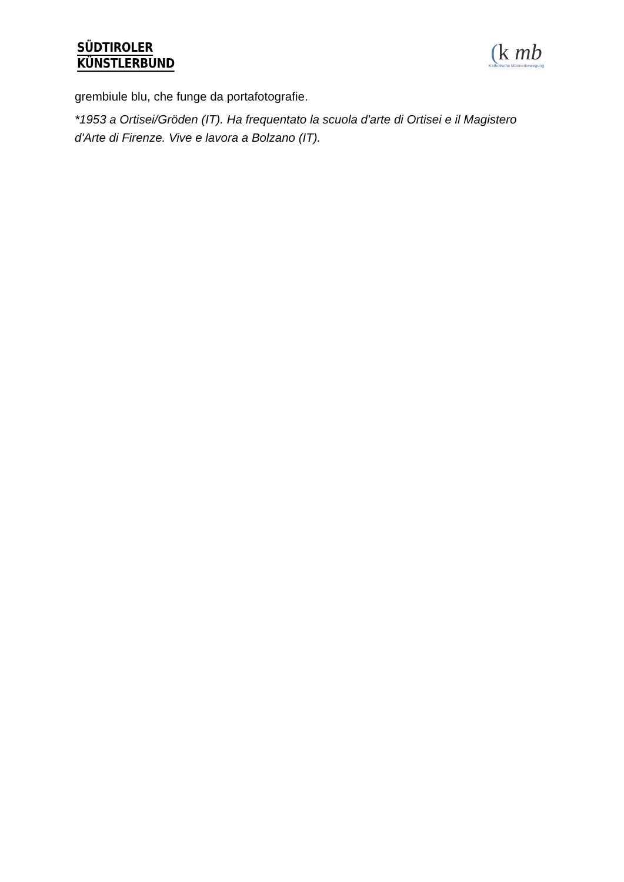SÜDTIROLER
KÜNSTLERBUND
(k mb
Katholische Männerbewegung
grembiule blu, che funge da portafotografie.
*1953 a Ortisei/Gröden (IT). Ha frequentato la scuola d'arte di Ortisei e il Magistero d'Arte di Firenze. Vive e lavora a Bolzano (IT).